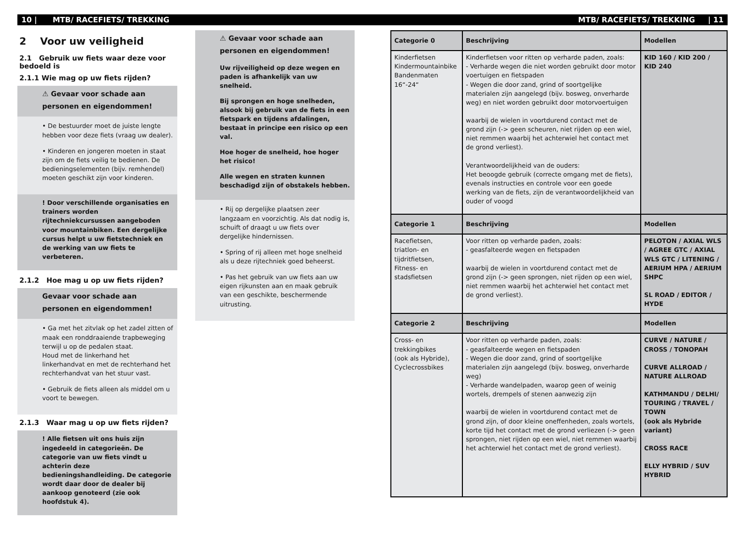10 | MTB/ RACEFIETS/ TREKKING MTB/ RACEFIETS/ TREKKING | 11
2 Voor uw veiligheid
2.1 Gebruik uw fiets waar deze voor bedoeld is
2.1.1 Wie mag op uw fiets rijden?
⚠ Gevaar voor schade aan personen en eigendommen!
• De bestuurder moet de juiste lengte hebben voor deze fiets (vraag uw dealer).
• Kinderen en jongeren moeten in staat zijn om de fiets veilig te bedienen. De bedieningselementen (bijv. remhendel) moeten geschikt zijn voor kinderen.
! Door verschillende organisaties en trainers worden rijtechniekcursussen aangeboden voor mountainbiken. Een dergelijke cursus helpt u uw fietstechniek en de werking van uw fiets te verbeteren.
2.1.2 Hoe mag u op uw fiets rijden?
Gevaar voor schade aan personen en eigendommen!
• Ga met het zitvlak op het zadel zitten of maak een ronddraaiende trapbeweging terwijl u op de pedalen staat.
Houd met de linkerhand het linkerhandvat en met de rechterhand het rechterhandvat van het stuur vast.
• Gebruik de fiets alleen als middel om u voort te bewegen.
2.1.3 Waar mag u op uw fiets rijden?
! Alle fietsen uit ons huis zijn ingedeeld in categorieën. De categorie van uw fiets vindt u achterin deze bedieningshandleiding. De categorie wordt daar door de dealer bij aankoop genoteerd (zie ook hoofdstuk 4).
⚠ Gevaar voor schade aan personen en eigendommen!
Uw rijveiligheid op deze wegen en paden is afhankelijk van uw snelheid.
Bij sprongen en hoge snelheden, alsook bij gebruik van de fiets in een fietspark en tijdens afdalingen, bestaat in principe een risico op een val.
Hoe hoger de snelheid, hoe hoger het risico!
Alle wegen en straten kunnen beschadigd zijn of obstakels hebben.
• Rij op dergelijke plaatsen zeer langzaam en voorzichtig. Als dat nodig is, schuift of draagt u uw fiets over dergelijke hindernissen.
• Spring of rij alleen met hoge snelheid als u deze rijtechniek goed beheerst.
• Pas het gebruik van uw fiets aan uw eigen rijkunsten aan en maak gebruik van een geschikte, beschermende uitrusting.
| Categorie 0 | Beschrijving | Modellen |
| --- | --- | --- |
| Kinderfietsen Kindermountainbike Bandenmaten 16“-24“ | Kinderfietsen voor ritten op verharde paden, zoals: - Verharde wegen die niet worden gebruikt door motor voertuigen en fietspaden - Wegen die door zand, grind of soortgelijke materialen zijn aangelegd (bijv. bosweg, onverharde weg) en niet worden gebruikt door motorvoertuigen waarbij de wielen in voortdurend contact met de grond zijn (-> geen scheuren, niet rijden op een wiel, niet remmen waarbij het achterwiel het contact met de grond verliest). Verantwoordelijkheid van de ouders: Het beoogde gebruik (correcte omgang met de fiets), evenals instructies en controle voor een goede werking van de fiets, zijn de verantwoordelijkheid van ouder of voogd | KID 160 / KID 200 / KID 240 |
| Categorie 1 | Beschrijving | Modellen |
| Racefietsen, triatlon- en tijdritfietsen, Fitness- en stadsfietsen | Voor ritten op verharde paden, zoals: - geasfalteerde wegen en fietspaden waarbij de wielen in voortdurend contact met de grond zijn (-> geen sprongen, niet rijden op een wiel, niet remmen waarbij het achterwiel het contact met de grond verliest). | PELOTON / AXIAL WLS / AGREE GTC / AXIAL WLS GTC / LITENING / AERIUM HPA / AERIUM SHPC SL ROAD / EDITOR / HYDE |
| Categorie 2 | Beschrijving | Modellen |
| Cross- en trekkingbikes (ook als Hybride), Cyclecrossbikes | Voor ritten op verharde paden, zoals: - geasfalteerde wegen en fietspaden - Wegen die door zand, grind of soortgelijke materialen zijn aangelegd (bijv. bosweg, onverharde weg) - Verharde wandelpaden, waarop geen of weinig wortels, drempels of stenen aanwezig zijn waarbij de wielen in voortdurend contact met de grond zijn, of door kleine oneffenheden, zoals wortels, korte tijd het contact met de grond verliezen (-> geen sprongen, niet rijden op een wiel, niet remmen waarbij het achterwiel het contact met de grond verliest). | CURVE / NATURE / CROSS / TONOPAH CURVE ALLROAD / NATURE ALLROAD KATHMANDU / DELHI/ TOURING / TRAVEL / TOWN (ook als Hybride variant) CROSS RACE ELLY HYBRID / SUV HYBRID |